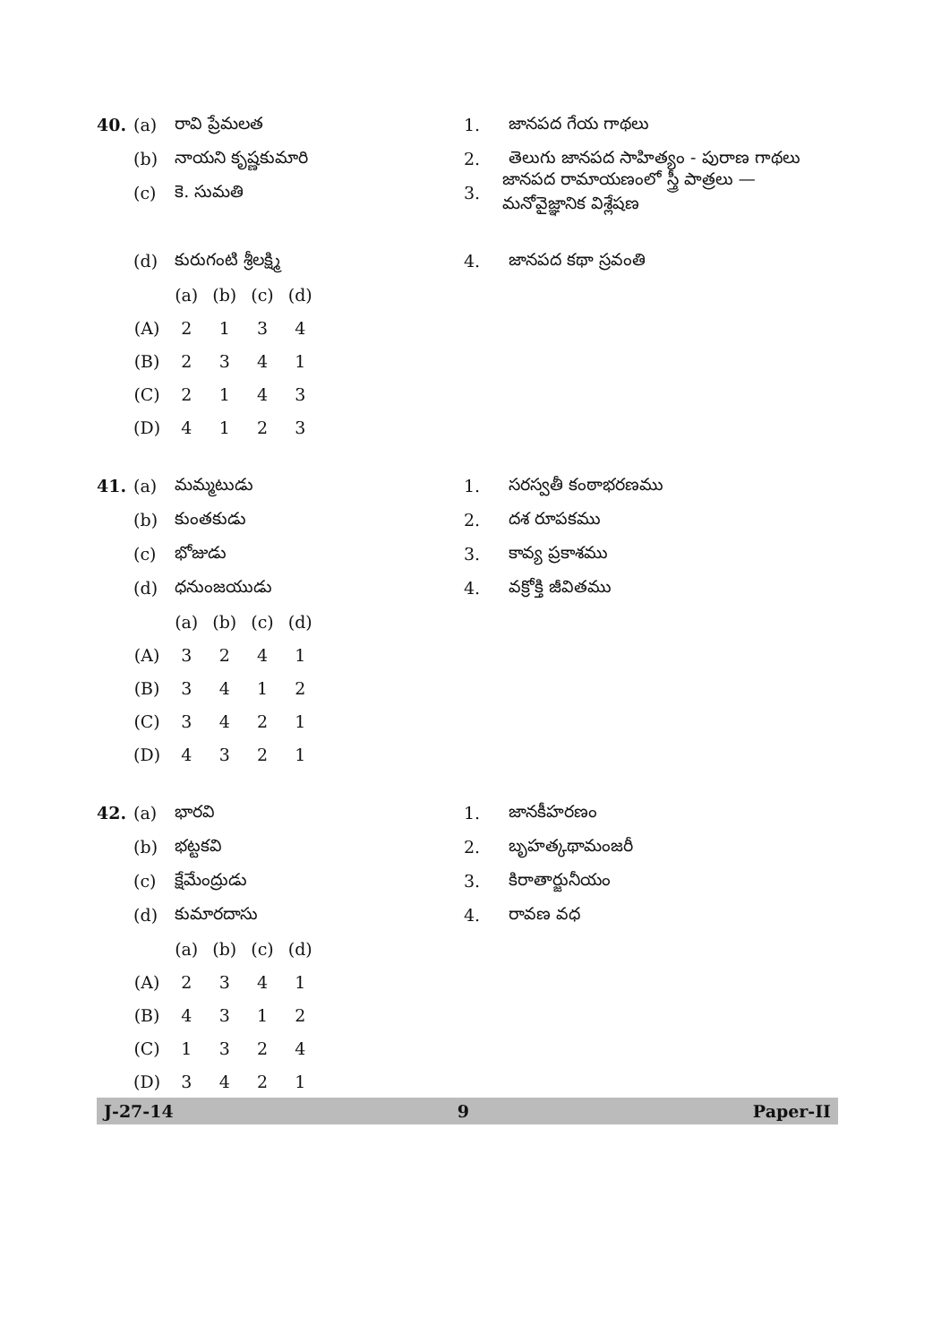| 40. | (a) | రావి ప్రేమలత | | | |
| | (b) | నాయని కృష్ణకుమారి | | | |
| | (c) | కె. సుమతి | | | |
| | (d) | కురుగంటి శ్రీలక్ష్మి | | | |
| | | (a) | (b) | (c) | (d) |
| | (A) | 2 | 1 | 3 | 4 |
| | (B) | 2 | 3 | 4 | 1 |
| | (C) | 2 | 1 | 4 | 3 |
| | (D) | 4 | 1 | 2 | 3 |
1. జానపద గేయ గాథలు
2. తెలుగు జానపద సాహిత్యం - పురాణ గాథలు
3. జానపద రామాయణంలో స్త్రీ పాత్రలు — మనోవైజ్ఞానిక విశ్లేషణ
4. జానపద కథా స్రవంతి
| 41. | (a) | మమ్మటుడు | | | |
| | (b) | కుంతకుడు | | | |
| | (c) | భోజుడు | | | |
| | (d) | ధనుంజయుడు | | | |
| | | (a) | (b) | (c) | (d) |
| | (A) | 3 | 2 | 4 | 1 |
| | (B) | 3 | 4 | 1 | 2 |
| | (C) | 3 | 4 | 2 | 1 |
| | (D) | 4 | 3 | 2 | 1 |
1. సరస్వతీ కంఠాభరణము
2. దశ రూపకము
3. కావ్య ప్రకాశము
4. వక్రోక్తి జీవితము
| 42. | (a) | భారవి | | | |
| | (b) | భట్టకవి | | | |
| | (c) | క్షేమేంద్రుడు | | | |
| | (d) | కుమారదాసు | | | |
| | | (a) | (b) | (c) | (d) |
| | (A) | 2 | 3 | 4 | 1 |
| | (B) | 4 | 3 | 1 | 2 |
| | (C) | 1 | 3 | 2 | 4 |
| | (D) | 3 | 4 | 2 | 1 |
1. జానకీహరణం
2. బృహత్కథామంజరీ
3. కిరాతార్జునీయం
4. రావణ వధ
J-27-14 9 Paper-II